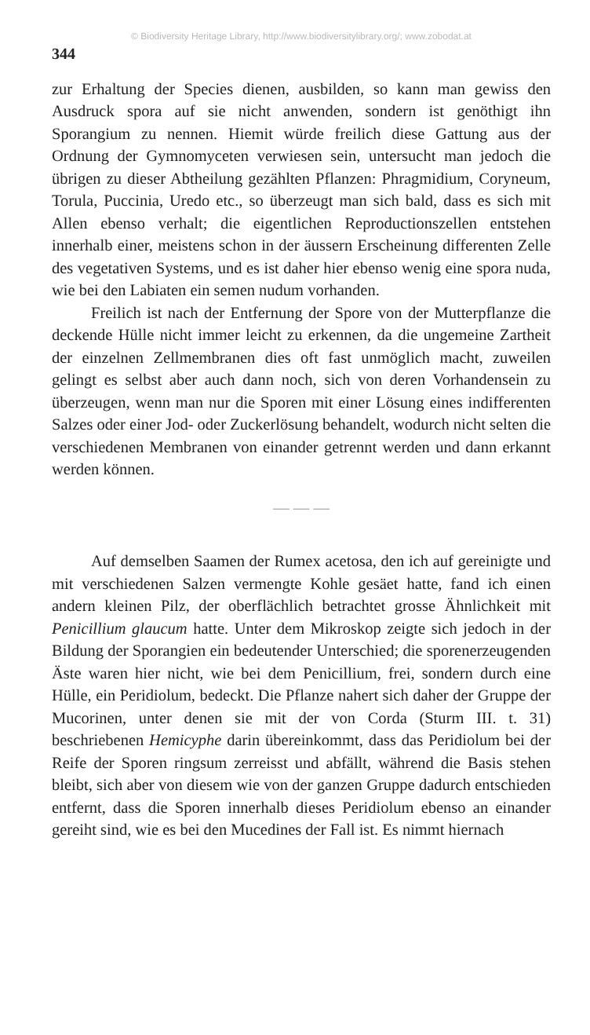© Biodiversity Heritage Library, http://www.biodiversitylibrary.org/; www.zobodat.at
344
zur Erhaltung der Species dienen, ausbilden, so kann man gewiss den Ausdruck spora auf sie nicht anwenden, sondern ist genöthigt ihn Sporangium zu nennen. Hiemit würde freilich diese Gattung aus der Ordnung der Gymnomyceten verwiesen sein, untersucht man jedoch die übrigen zu dieser Abtheilung gezählten Pflanzen: Phragmidium, Coryneum, Torula, Puccinia, Uredo etc., so überzeugt man sich bald, dass es sich mit Allen ebenso verhalt; die eigentlichen Reproductionszellen entstehen innerhalb einer, meistens schon in der äussern Erscheinung differenten Zelle des vegetativen Systems, und es ist daher hier ebenso wenig eine spora nuda, wie bei den Labiaten ein semen nudum vorhanden.
Freilich ist nach der Entfernung der Spore von der Mutterpflanze die deckende Hülle nicht immer leicht zu erkennen, da die ungemeine Zartheit der einzelnen Zellmembranen dies oft fast unmöglich macht, zuweilen gelingt es selbst aber auch dann noch, sich von deren Vorhandensein zu überzeugen, wenn man nur die Sporen mit einer Lösung eines indifferenten Salzes oder einer Jod- oder Zuckerlösung behandelt, wodurch nicht selten die verschiedenen Membranen von einander getrennt werden und dann erkannt werden können.
— — —
Auf demselben Saamen der Rumex acetosa, den ich auf gereinigte und mit verschiedenen Salzen vermengte Kohle gesäet hatte, fand ich einen andern kleinen Pilz, der oberflächlich betrachtet grosse Ähnlichkeit mit Penicillium glaucum hatte. Unter dem Mikroskop zeigte sich jedoch in der Bildung der Sporangien ein bedeutender Unterschied; die sporenerzeugenden Äste waren hier nicht, wie bei dem Penicillium, frei, sondern durch eine Hülle, ein Peridiolum, bedeckt. Die Pflanze nahert sich daher der Gruppe der Mucorinen, unter denen sie mit der von Corda (Sturm III. t. 31) beschriebenen Hemicyphe darin übereinkommt, dass das Peridiolum bei der Reife der Sporen ringsum zerreisst und abfällt, während die Basis stehen bleibt, sich aber von diesem wie von der ganzen Gruppe dadurch entschieden entfernt, dass die Sporen innerhalb dieses Peridiolum ebenso an einander gereiht sind, wie es bei den Mucedines der Fall ist. Es nimmt hiernach